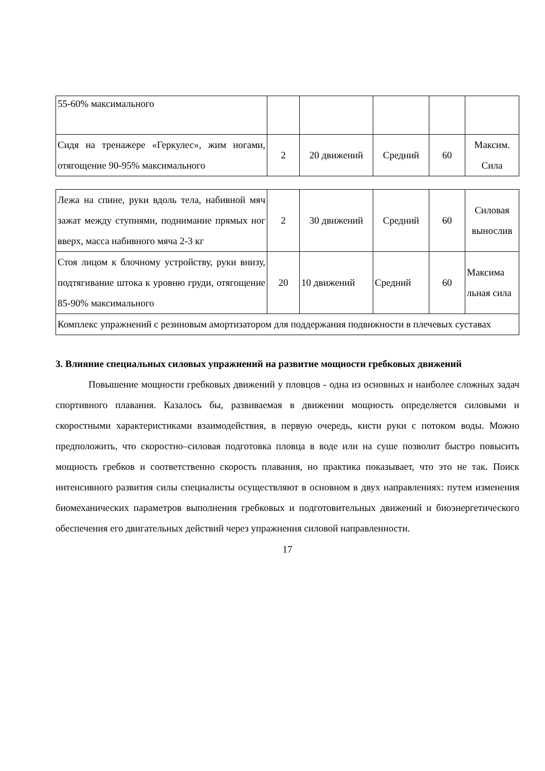| 55-60% максимального | | | | | |
| Сидя на тренажере «Геркулес», жим ногами, отягощение 90-95% максимального | 2 | 20 движений | Средний | 60 | Максим. Сила |
| Лежа на спине, руки вдоль тела, набивной мяч зажат между ступнями, поднимание прямых ног вверх, масса набивного мяча 2-3 кг | 2 | 30 движений | Средний | 60 | Силовая вынослив |
| Стоя лицом к блочному устройству, руки внизу, подтягивание штока к уровню груди, отягощение 85-90% максимального | 20 | 10 движений | Средний | 60 | Максима льная сила |
| Комплекс упражнений с резиновым амортизатором для поддержания подвижности в плечевых суставах | | | | | |
3. Влияние специальных силовых упражнений на развитие мощности гребковых движений
Повышение мощности гребковых движений у пловцов - одна из основных и наиболее сложных задач спортивного плавания. Казалось бы, развиваемая в движении мощность определяется силовыми и скоростными характеристиками взаимодействия, в первую очередь, кисти руки с потоком воды. Можно предположить, что скоростно–силовая подготовка пловца в воде или на суше позволит быстро повысить мощность гребков и соответственно скорость плавания, но практика показывает, что это не так. Поиск интенсивного развития силы специалисты осуществляют в основном в двух направлениях: путем изменения биомеханических параметров выполнения гребковых и подготовительных движений и биоэнергетического обеспечения его двигательных действий через упражнения силовой направленности.
17